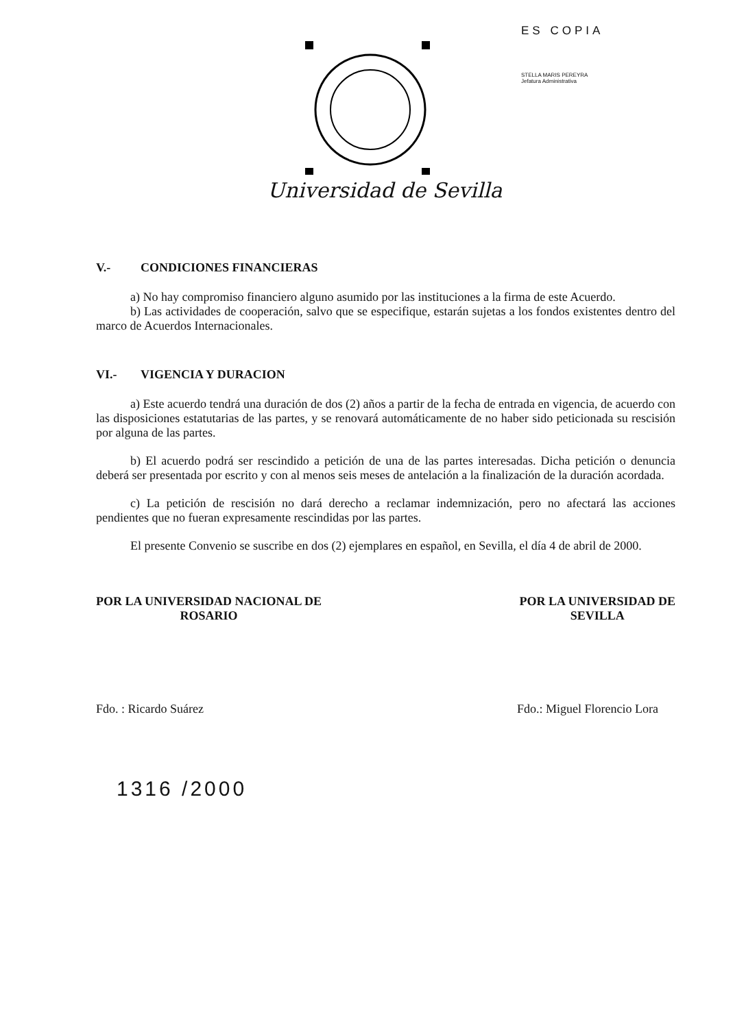ES COPIA
STELLA MARIS PEREYRA
Jefatura Administrativa
Universidad de Sevilla
V.- CONDICIONES FINANCIERAS
a) No hay compromiso financiero alguno asumido por las instituciones a la firma de este Acuerdo.
b) Las actividades de cooperación, salvo que se especifique, estarán sujetas a los fondos existentes dentro del marco de Acuerdos Internacionales.
VI.- VIGENCIA Y DURACION
a) Este acuerdo tendrá una duración de dos (2) años a partir de la fecha de entrada en vigencia, de acuerdo con las disposiciones estatutarias de las partes, y se renovará automáticamente de no haber sido peticionada su rescisión por alguna de las partes.
b) El acuerdo podrá ser rescindido a petición de una de las partes interesadas. Dicha petición o denuncia deberá ser presentada por escrito y con al menos seis meses de antelación a la finalización de la duración acordada.
c) La petición de rescisión no dará derecho a reclamar indemnización, pero no afectará las acciones pendientes que no fueran expresamente rescindidas por las partes.
El presente Convenio se suscribe en dos (2) ejemplares en español, en Sevilla, el día 4 de abril de 2000.
POR LA UNIVERSIDAD NACIONAL DE
ROSARIO
POR LA UNIVERSIDAD DE
SEVILLA
Fdo. : Ricardo Suárez Fdo.: Miguel Florencio Lora
1316 /2000